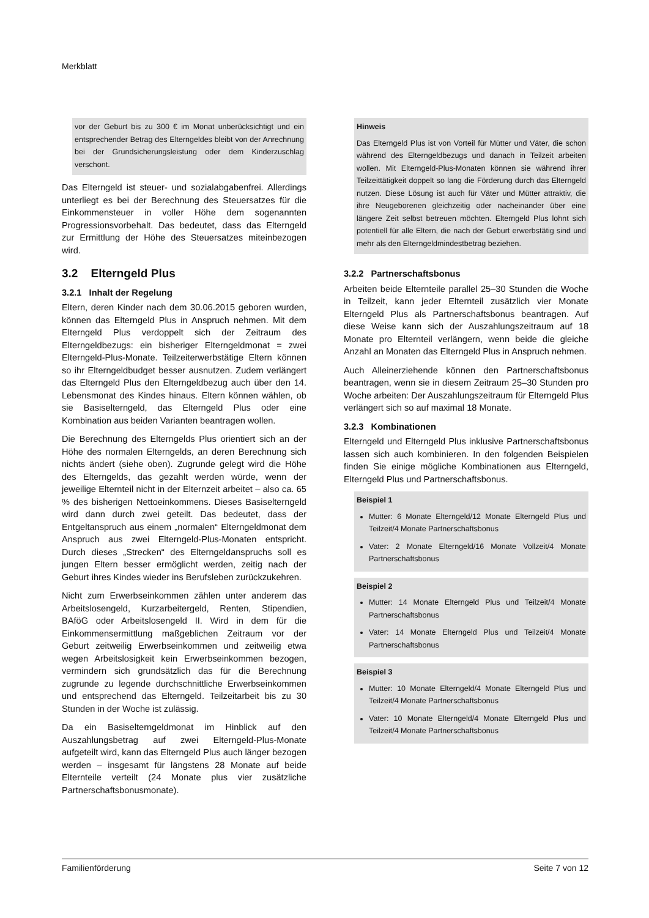Merkblatt
vor der Geburt bis zu 300 € im Monat unberücksichtigt und ein entsprechender Betrag des Elterngeldes bleibt von der Anrechnung bei der Grundsicherungsleistung oder dem Kinderzuschlag verschont.
Das Elterngeld ist steuer- und sozialabgabenfrei. Allerdings unterliegt es bei der Berechnung des Steuersatzes für die Einkommensteuer in voller Höhe dem sogenannten Progressionsvorbehalt. Das bedeutet, dass das Elterngeld zur Ermittlung der Höhe des Steuersatzes miteinbezogen wird.
3.2 Elterngeld Plus
3.2.1 Inhalt der Regelung
Eltern, deren Kinder nach dem 30.06.2015 geboren wurden, können das Elterngeld Plus in Anspruch nehmen. Mit dem Elterngeld Plus verdoppelt sich der Zeitraum des Elterngeldbezugs: ein bisheriger Elterngeldmonat = zwei Elterngeld-Plus-Monate. Teilzeiterwerbstätige Eltern können so ihr Elterngeldbudget besser ausnutzen. Zudem verlängert das Elterngeld Plus den Elterngeldbezug auch über den 14. Lebensmonat des Kindes hinaus. Eltern können wählen, ob sie Basiselterngeld, das Elterngeld Plus oder eine Kombination aus beiden Varianten beantragen wollen.
Die Berechnung des Elterngelds Plus orientiert sich an der Höhe des normalen Elterngelds, an deren Berechnung sich nichts ändert (siehe oben). Zugrunde gelegt wird die Höhe des Elterngelds, das gezahlt werden würde, wenn der jeweilige Elternteil nicht in der Elternzeit arbeitet – also ca. 65 % des bisherigen Nettoeinkommens. Dieses Basiselterngeld wird dann durch zwei geteilt. Das bedeutet, dass der Entgeltanspruch aus einem „normalen“ Elterngeldmonat dem Anspruch aus zwei Elterngeld-Plus-Monaten entspricht. Durch dieses „Strecken“ des Elterngeldanspruchs soll es jungen Eltern besser ermöglicht werden, zeitig nach der Geburt ihres Kindes wieder ins Berufsleben zurückzukehren.
Nicht zum Erwerbseinkommen zählen unter anderem das Arbeitslosengeld, Kurzarbeitergeld, Renten, Stipendien, BAföG oder Arbeitslosengeld II. Wird in dem für die Einkommensermittlung maßgeblichen Zeitraum vor der Geburt zeitweilig Erwerbseinkommen und zeitweilig etwa wegen Arbeitslosigkeit kein Erwerbseinkommen bezogen, vermindern sich grundsätzlich das für die Berechnung zugrunde zu legende durchschnittliche Erwerbseinkommen und entsprechend das Elterngeld. Teilzeitarbeit bis zu 30 Stunden in der Woche ist zulässig.
Da ein Basiselterngeldmonat im Hinblick auf den Auszahlungsbetrag auf zwei Elterngeld-Plus-Monate aufgeteilt wird, kann das Elterngeld Plus auch länger bezogen werden – insgesamt für längstens 28 Monate auf beide Elternteile verteilt (24 Monate plus vier zusätzliche Partnerschaftsbonusmonate).
Hinweis
Das Elterngeld Plus ist von Vorteil für Mütter und Väter, die schon während des Elterngeldbezugs und danach in Teilzeit arbeiten wollen. Mit Elterngeld-Plus-Monaten können sie während ihrer Teilzeittätigkeit doppelt so lang die Förderung durch das Elterngeld nutzen. Diese Lösung ist auch für Väter und Mütter attraktiv, die ihre Neugeborenen gleichzeitig oder nacheinander über eine längere Zeit selbst betreuen möchten. Elterngeld Plus lohnt sich potentiell für alle Eltern, die nach der Geburt erwerbstätig sind und mehr als den Elterngeldmindestbetrag beziehen.
3.2.2 Partnerschaftsbonus
Arbeiten beide Elternteile parallel 25–30 Stunden die Woche in Teilzeit, kann jeder Elternteil zusätzlich vier Monate Elterngeld Plus als Partnerschaftsbonus beantragen. Auf diese Weise kann sich der Auszahlungszeitraum auf 18 Monate pro Elternteil verlängern, wenn beide die gleiche Anzahl an Monaten das Elterngeld Plus in Anspruch nehmen.
Auch Alleinerziehende können den Partnerschaftsbonus beantragen, wenn sie in diesem Zeitraum 25–30 Stunden pro Woche arbeiten: Der Auszahlungszeitraum für Elterngeld Plus verlängert sich so auf maximal 18 Monate.
3.2.3 Kombinationen
Elterngeld und Elterngeld Plus inklusive Partnerschaftsbonus lassen sich auch kombinieren. In den folgenden Beispielen finden Sie einige mögliche Kombinationen aus Elterngeld, Elterngeld Plus und Partnerschaftsbonus.
Beispiel 1
Mutter: 6 Monate Elterngeld/12 Monate Elterngeld Plus und Teilzeit/4 Monate Partnerschaftsbonus
Vater: 2 Monate Elterngeld/16 Monate Vollzeit/4 Monate Partnerschaftsbonus
Beispiel 2
Mutter: 14 Monate Elterngeld Plus und Teilzeit/4 Monate Partnerschaftsbonus
Vater: 14 Monate Elterngeld Plus und Teilzeit/4 Monate Partnerschaftsbonus
Beispiel 3
Mutter: 10 Monate Elterngeld/4 Monate Elterngeld Plus und Teilzeit/4 Monate Partnerschaftsbonus
Vater: 10 Monate Elterngeld/4 Monate Elterngeld Plus und Teilzeit/4 Monate Partnerschaftsbonus
Familienförderung Seite 7 von 12